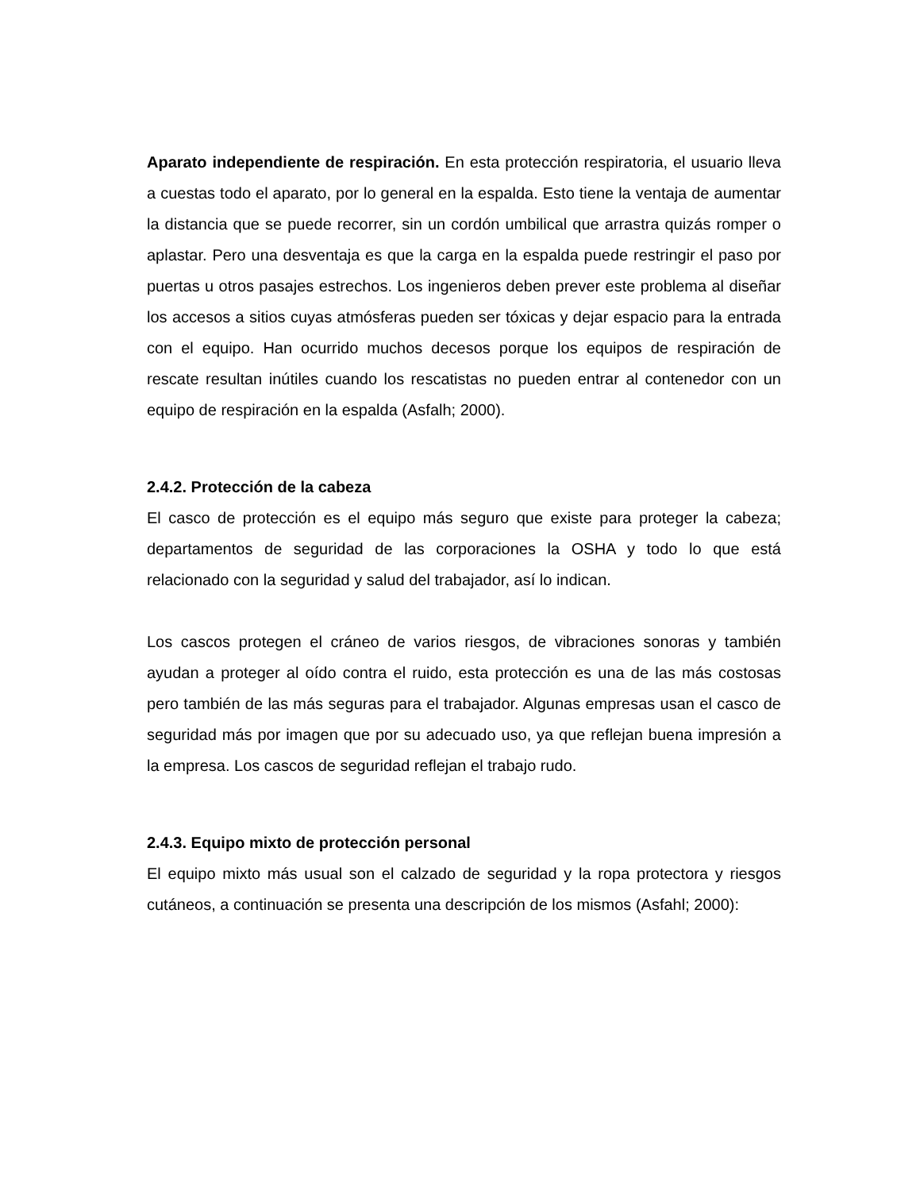Aparato independiente de respiración. En esta protección respiratoria, el usuario lleva a cuestas todo el aparato, por lo general en la espalda. Esto tiene la ventaja de aumentar la distancia que se puede recorrer, sin un cordón umbilical que arrastra quizás romper o aplastar. Pero una desventaja es que la carga en la espalda puede restringir el paso por puertas u otros pasajes estrechos. Los ingenieros deben prever este problema al diseñar los accesos a sitios cuyas atmósferas pueden ser tóxicas y dejar espacio para la entrada con el equipo. Han ocurrido muchos decesos porque los equipos de respiración de rescate resultan inútiles cuando los rescatistas no pueden entrar al contenedor con un equipo de respiración en la espalda (Asfalh; 2000).
2.4.2. Protección de la cabeza
El casco de protección es el equipo más seguro que existe para proteger la cabeza; departamentos de seguridad de las corporaciones la OSHA y todo lo que está relacionado con la seguridad y salud del trabajador, así lo indican.
Los cascos protegen el cráneo de varios riesgos, de vibraciones sonoras y también ayudan a proteger al oído contra el ruido, esta protección es una de las más costosas pero también de las más seguras para el trabajador. Algunas empresas usan el casco de seguridad más por imagen que por su adecuado uso, ya que reflejan buena impresión a la empresa. Los cascos de seguridad reflejan el trabajo rudo.
2.4.3. Equipo mixto de protección personal
El equipo mixto más usual son el calzado de seguridad y la ropa protectora y riesgos cutáneos, a continuación se presenta una descripción de los mismos (Asfahl; 2000):